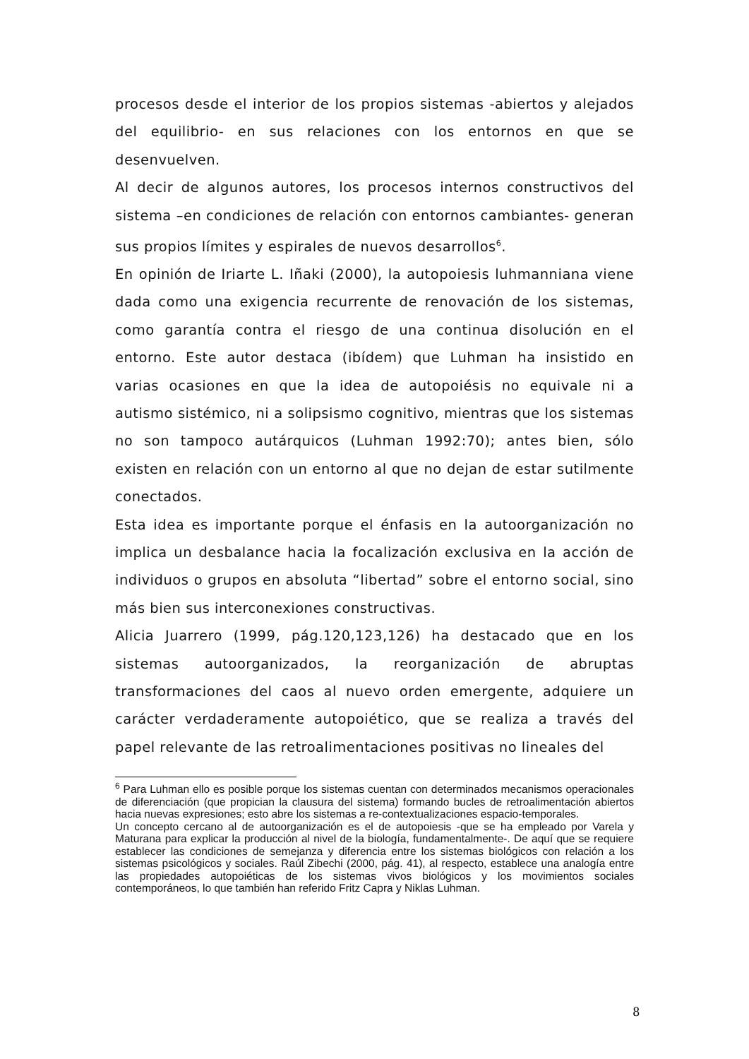procesos desde el interior de los propios sistemas -abiertos y alejados del equilibrio- en sus relaciones con los entornos en que se desenvuelven.
Al decir de algunos autores, los procesos internos constructivos del sistema –en condiciones de relación con entornos cambiantes- generan sus propios límites y espirales de nuevos desarrollos<sup>6</sup>.
En opinión de Iriarte L. Iñaki (2000), la autopoiesis luhmanniana viene dada como una exigencia recurrente de renovación de los sistemas, como garantía contra el riesgo de una continua disolución en el entorno. Este autor destaca (ibídem) que Luhman ha insistido en varias ocasiones en que la idea de autopoiésis no equivale ni a autismo sistémico, ni a solipsismo cognitivo, mientras que los sistemas no son tampoco autárquicos (Luhman 1992:70); antes bien, sólo existen en relación con un entorno al que no dejan de estar sutilmente conectados.
Esta idea es importante porque el énfasis en la autoorganización no implica un desbalance hacia la focalización exclusiva en la acción de individuos o grupos en absoluta “libertad” sobre el entorno social, sino más bien sus interconexiones constructivas.
Alicia Juarrero (1999, pág.120,123,126) ha destacado que en los sistemas autoorganizados, la reorganización de abruptas transformaciones del caos al nuevo orden emergente, adquiere un carácter verdaderamente autopoiético, que se realiza a través del papel relevante de las retroalimentaciones positivas no lineales del
<sup>6</sup> Para Luhman ello es posible porque los sistemas cuentan con determinados mecanismos operacionales de diferenciación (que propician la clausura del sistema) formando bucles de retroalimentación abiertos hacia nuevas expresiones; esto abre los sistemas a re-contextualizaciones espacio-temporales.
Un concepto cercano al de autoorganización es el de autopoiesis -que se ha empleado por Varela y Maturana para explicar la producción al nivel de la biología, fundamentalmente-. De aquí que se requiere establecer las condiciones de semejanza y diferencia entre los sistemas biológicos con relación a los sistemas psicológicos y sociales. Raúl Zibechi (2000, pág. 41), al respecto, establece una analogía entre las propiedades autopoiéticas de los sistemas vivos biológicos y los movimientos sociales contemporáneos, lo que también han referido Fritz Capra y Niklas Luhman.
8